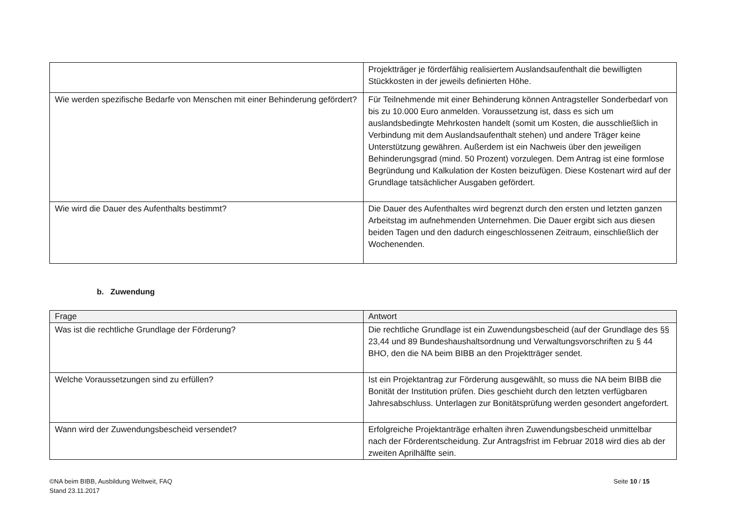| | Projektträger je förderfähig realisiertem Auslandsaufenthalt die bewilligten Stückkosten in der jeweils definierten Höhe. |
| Wie werden spezifische Bedarfe von Menschen mit einer Behinderung gefördert? | Für Teilnehmende mit einer Behinderung können Antragsteller Sonderbedarf von bis zu 10.000 Euro anmelden. Voraussetzung ist, dass es sich um auslandsbedingte Mehrkosten handelt (somit um Kosten, die ausschließlich in Verbindung mit dem Auslandsaufenthalt stehen) und andere Träger keine Unterstützung gewähren. Außerdem ist ein Nachweis über den jeweiligen Behinderungsgrad (mind. 50 Prozent) vorzulegen. Dem Antrag ist eine formlose Begründung und Kalkulation der Kosten beizufügen. Diese Kostenart wird auf der Grundlage tatsächlicher Ausgaben gefördert. |
| Wie wird die Dauer des Aufenthalts bestimmt? | Die Dauer des Aufenthaltes wird begrenzt durch den ersten und letzten ganzen Arbeitstag im aufnehmenden Unternehmen. Die Dauer ergibt sich aus diesen beiden Tagen und den dadurch eingeschlossenen Zeitraum, einschließlich der Wochenenden. |
b. Zuwendung
| Frage | Antwort |
| --- | --- |
| Was ist die rechtliche Grundlage der Förderung? | Die rechtliche Grundlage ist ein Zuwendungsbescheid (auf der Grundlage des §§ 23,44 und 89 Bundeshaushaltsordnung und Verwaltungsvorschriften zu § 44 BHO, den die NA beim BIBB an den Projektträger sendet. |
| Welche Voraussetzungen sind zu erfüllen? | Ist ein Projektantrag zur Förderung ausgewählt, so muss die NA beim BIBB die Bonität der Institution prüfen. Dies geschieht durch den letzten verfügbaren Jahresabschluss. Unterlagen zur Bonitätsprüfung werden gesondert angefordert. |
| Wann wird der Zuwendungsbescheid versendet? | Erfolgreiche Projektanträge erhalten ihren Zuwendungsbescheid unmittelbar nach der Förderentscheidung. Zur Antragsfrist im Februar 2018 wird dies ab der zweiten Aprilhälfte sein. |
©NA beim BIBB, Ausbildung Weltweit, FAQ
Stand 23.11.2017
Seite 10 / 15